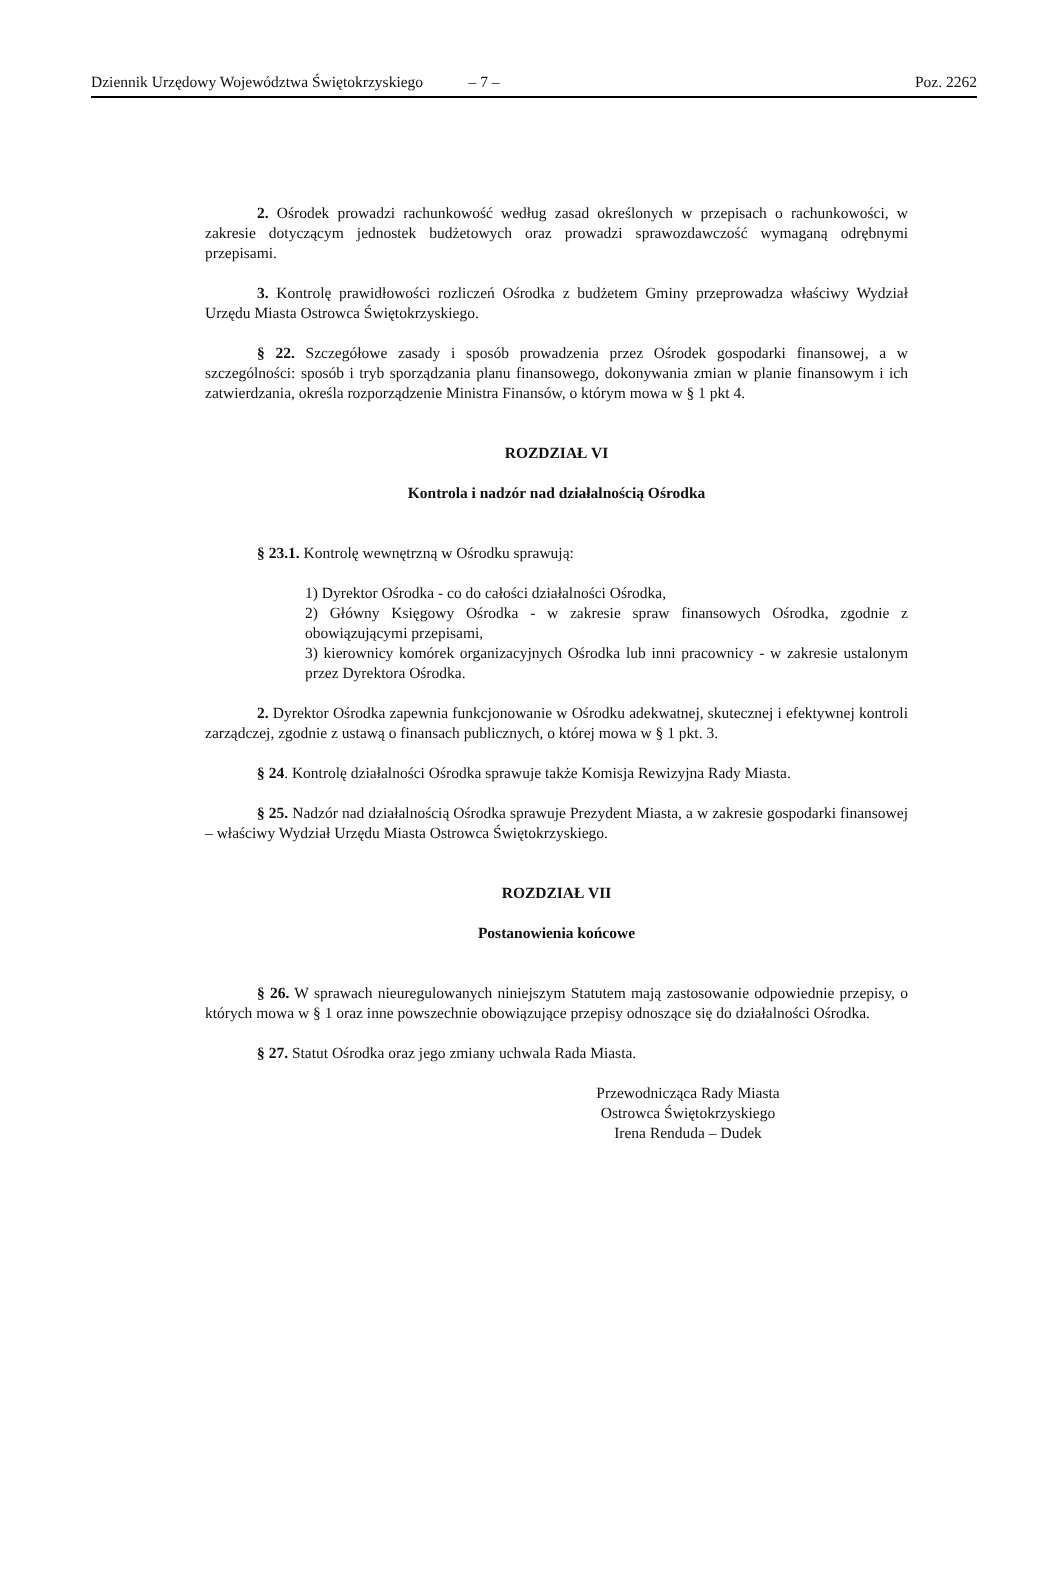Dziennik Urzędowy Województwa Świętokrzyskiego – 7 – Poz. 2262
2. Ośrodek prowadzi rachunkowość według zasad określonych w przepisach o rachunkowości, w zakresie dotyczącym jednostek budżetowych oraz prowadzi sprawozdawczość wymaganą odrębnymi przepisami.
3. Kontrolę prawidłowości rozliczeń Ośrodka z budżetem Gminy przeprowadza właściwy Wydział Urzędu Miasta Ostrowca Świętokrzyskiego.
§ 22. Szczegółowe zasady i sposób prowadzenia przez Ośrodek gospodarki finansowej, a w szczególności: sposób i tryb sporządzania planu finansowego, dokonywania zmian w planie finansowym i ich zatwierdzania, określa rozporządzenie Ministra Finansów, o którym mowa w § 1 pkt 4.
ROZDZIAŁ VI
Kontrola i nadzór nad działalnością Ośrodka
§ 23.1. Kontrolę wewnętrzną w Ośrodku sprawują:
1) Dyrektor Ośrodka - co do całości działalności Ośrodka,
2) Główny Księgowy Ośrodka - w zakresie spraw finansowych Ośrodka, zgodnie z obowiązującymi przepisami,
3) kierownicy komórek organizacyjnych Ośrodka lub inni pracownicy - w zakresie ustalonym przez Dyrektora Ośrodka.
2. Dyrektor Ośrodka zapewnia funkcjonowanie w Ośrodku adekwatnej, skutecznej i efektywnej kontroli zarządczej, zgodnie z ustawą o finansach publicznych, o której mowa w § 1 pkt. 3.
§ 24. Kontrolę działalności Ośrodka sprawuje także Komisja Rewizyjna Rady Miasta.
§ 25. Nadzór nad działalnością Ośrodka sprawuje Prezydent Miasta, a w zakresie gospodarki finansowej – właściwy Wydział Urzędu Miasta Ostrowca Świętokrzyskiego.
ROZDZIAŁ VII
Postanowienia końcowe
§ 26. W sprawach nieuregulowanych niniejszym Statutem mają zastosowanie odpowiednie przepisy, o których mowa w § 1 oraz inne powszechnie obowiązujące przepisy odnoszące się do działalności Ośrodka.
§ 27. Statut Ośrodka oraz jego zmiany uchwala Rada Miasta.
Przewodnicząca Rady Miasta
Ostrowca Świętokrzyskiego
Irena Renduda – Dudek